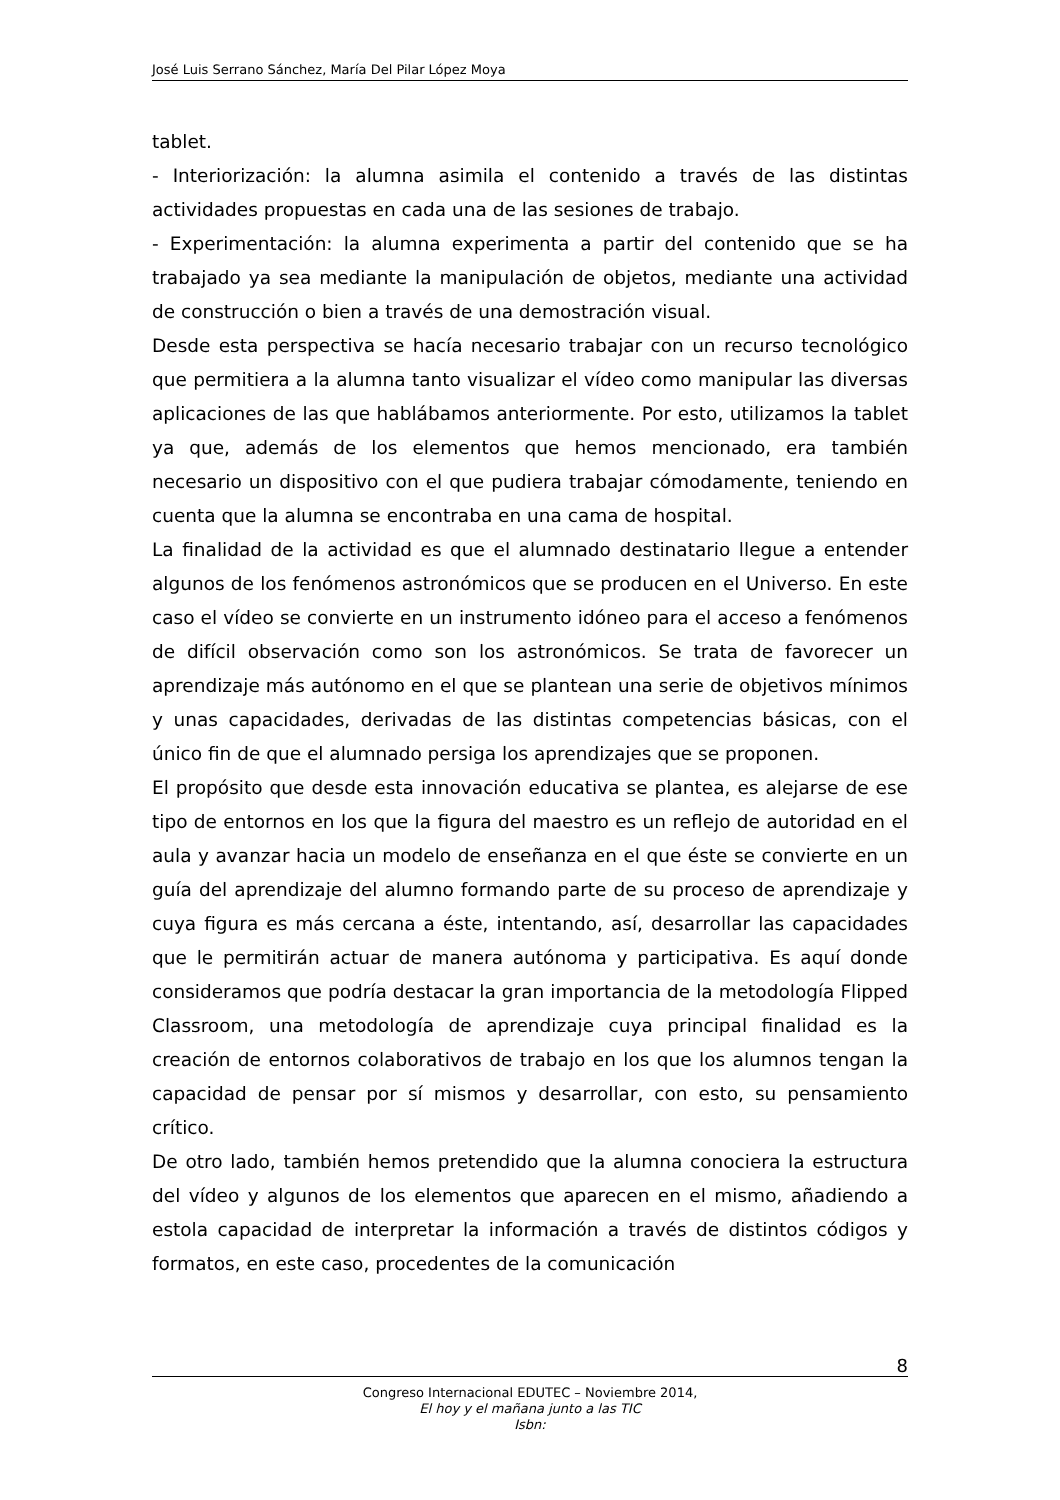José Luis Serrano Sánchez, María Del Pilar López Moya
tablet.
- Interiorización: la alumna asimila el contenido a través de las distintas actividades propuestas en cada una de las sesiones de trabajo.
- Experimentación: la alumna experimenta a partir del contenido que se ha trabajado ya sea mediante la manipulación de objetos, mediante una actividad de construcción o bien a través de una demostración visual.
Desde esta perspectiva se hacía necesario trabajar con un recurso tecnológico que permitiera a la alumna tanto visualizar el vídeo como manipular las diversas aplicaciones de las que hablábamos anteriormente. Por esto, utilizamos la tablet ya que, además de los elementos que hemos mencionado, era también necesario un dispositivo con el que pudiera trabajar cómodamente, teniendo en cuenta que la alumna se encontraba en una cama de hospital.
La finalidad de la actividad es que el alumnado destinatario llegue a entender algunos de los fenómenos astronómicos que se producen en el Universo. En este caso el vídeo se convierte en un instrumento idóneo para el acceso a fenómenos de difícil observación como son los astronómicos. Se trata de favorecer un aprendizaje más autónomo en el que se plantean una serie de objetivos mínimos y unas capacidades, derivadas de las distintas competencias básicas, con el único fin de que el alumnado persiga los aprendizajes que se proponen.
El propósito que desde esta innovación educativa se plantea, es alejarse de ese tipo de entornos en los que la figura del maestro es un reflejo de autoridad en el aula y avanzar hacia un modelo de enseñanza en el que éste se convierte en un guía del aprendizaje del alumno formando parte de su proceso de aprendizaje y cuya figura es más cercana a éste, intentando, así, desarrollar las capacidades que le permitirán actuar de manera autónoma y participativa. Es aquí donde consideramos que podría destacar la gran importancia de la metodología Flipped Classroom, una metodología de aprendizaje cuya principal finalidad es la creación de entornos colaborativos de trabajo en los que los alumnos tengan la capacidad de pensar por sí mismos y desarrollar, con esto, su pensamiento crítico.
De otro lado, también hemos pretendido que la alumna conociera la estructura del vídeo y algunos de los elementos que aparecen en el mismo, añadiendo a estola capacidad de interpretar la información a través de distintos códigos y formatos, en este caso, procedentes de la comunicación
8
Congreso Internacional EDUTEC – Noviembre 2014,
El hoy y el mañana junto a las TIC
Isbn: